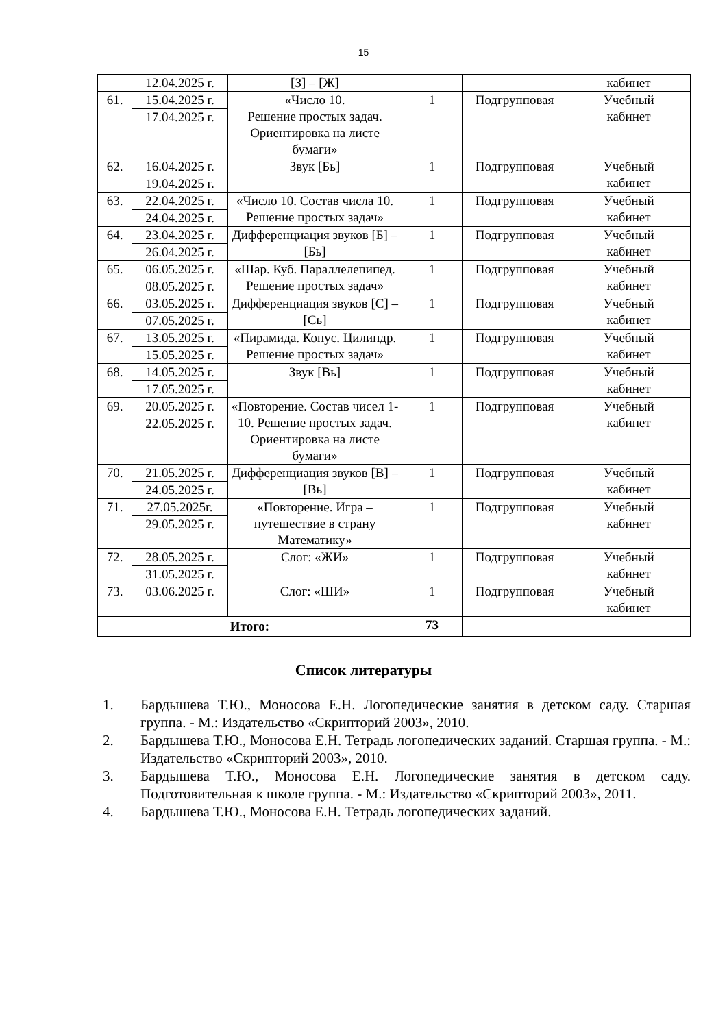15
| | 12.04.2025 г. | [З] – [Ж] | | | кабинет |
| 61. | 15.04.2025 г. 17.04.2025 г. | «Число 10. Решение простых задач. Ориентировка на листе бумаги» | 1 | Подгрупповая | Учебный кабинет |
| 62. | 16.04.2025 г. 19.04.2025 г. | Звук [Бь] | 1 | Подгрупповая | Учебный кабинет |
| 63. | 22.04.2025 г. 24.04.2025 г. | «Число 10. Состав числа 10. Решение простых задач» | 1 | Подгрупповая | Учебный кабинет |
| 64. | 23.04.2025 г. 26.04.2025 г. | Дифференциация звуков [Б] – [Бь] | 1 | Подгрупповая | Учебный кабинет |
| 65. | 06.05.2025 г. 08.05.2025 г. | «Шар. Куб. Параллелепипед. Решение простых задач» | 1 | Подгрупповая | Учебный кабинет |
| 66. | 03.05.2025 г. 07.05.2025 г. | Дифференциация звуков [С] – [Сь] | 1 | Подгрупповая | Учебный кабинет |
| 67. | 13.05.2025 г. 15.05.2025 г. | «Пирамида. Конус. Цилиндр. Решение простых задач» | 1 | Подгрупповая | Учебный кабинет |
| 68. | 14.05.2025 г. 17.05.2025 г. | Звук [Вь] | 1 | Подгрупповая | Учебный кабинет |
| 69. | 20.05.2025 г. 22.05.2025 г. | «Повторение. Состав чисел 1-10. Решение простых задач. Ориентировка на листе бумаги» | 1 | Подгрупповая | Учебный кабинет |
| 70. | 21.05.2025 г. 24.05.2025 г. | Дифференциация звуков [В] – [Вь] | 1 | Подгрупповая | Учебный кабинет |
| 71. | 27.05.2025г. 29.05.2025 г. | «Повторение. Игра – путешествие в страну Математику» | 1 | Подгрупповая | Учебный кабинет |
| 72. | 28.05.2025 г. 31.05.2025 г. | Слог: «ЖИ» | 1 | Подгрупповая | Учебный кабинет |
| 73. | 03.06.2025 г. | Слог: «ШИ» | 1 | Подгрупповая | Учебный кабинет |
| Итого: | | | 73 | | |
Список литературы
1. Бардышева Т.Ю., Моносова Е.Н. Логопедические занятия в детском саду. Старшая группа. - М.: Издательство «Скрипторий 2003», 2010.
2. Бардышева Т.Ю., Моносова Е.Н. Тетрадь логопедических заданий. Старшая группа. - М.: Издательство «Скрипторий 2003», 2010.
3. Бардышева Т.Ю., Моносова Е.Н. Логопедические занятия в детском саду. Подготовительная к школе группа. - М.: Издательство «Скрипторий 2003», 2011.
4. Бардышева Т.Ю., Моносова Е.Н. Тетрадь логопедических заданий.